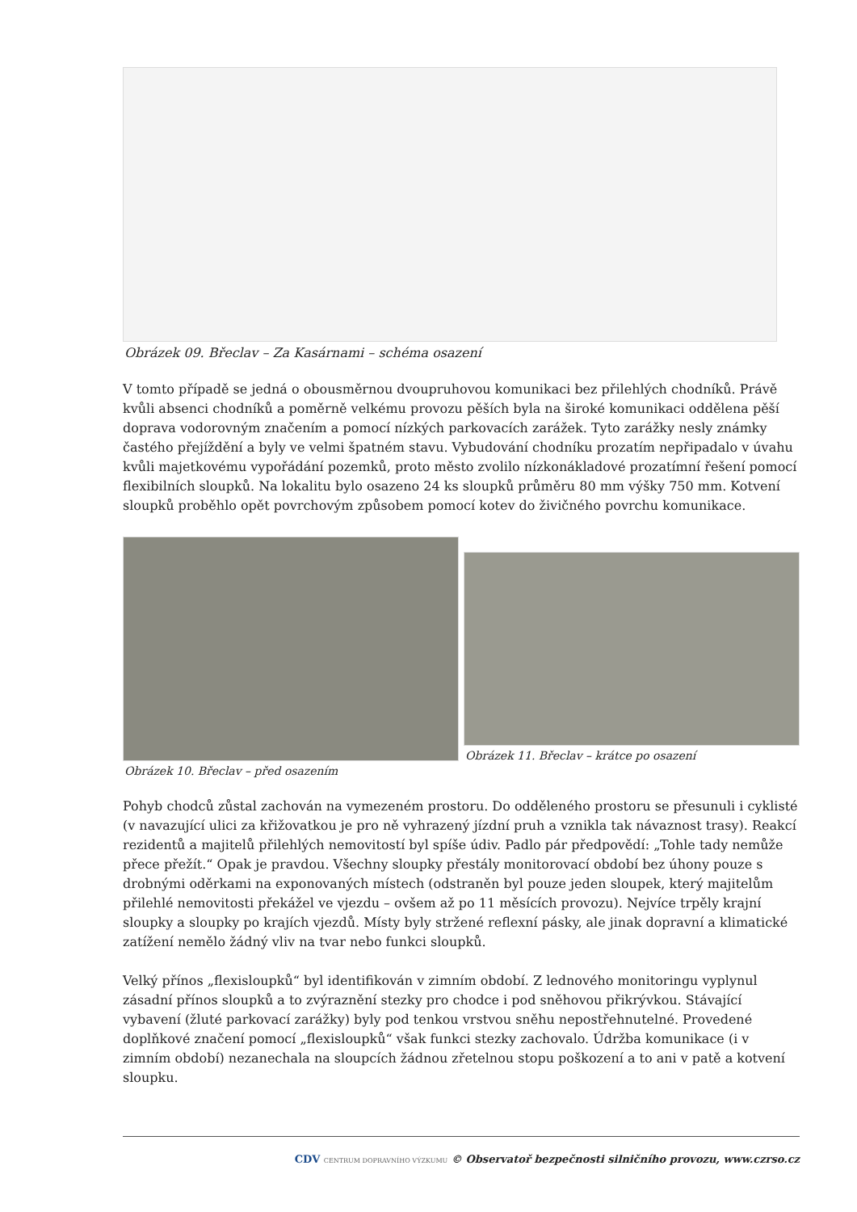Obrázek 09. Břeclav – Za Kasárnami – schéma osazení
V tomto případě se jedná o obousměrnou dvoupruhovou komunikaci bez přilehlých chodníků. Právě kvůli absenci chodníků a poměrně velkému provozu pěších byla na široké komunikaci oddělena pěší doprava vodorovným značením a pomocí nízkých parkovacích zarážek. Tyto zarážky nesly známky častého přejíždění a byly ve velmi špatném stavu. Vybudování chodníku prozatím nepřipadalo v úvahu kvůli majetkovému vypořádání pozemků, proto město zvolilo nízkonákladové prozatímní řešení pomocí flexibilních sloupků. Na lokalitu bylo osazeno 24 ks sloupků průměru 80 mm výšky 750 mm. Kotvení sloupků proběhlo opět povrchovým způsobem pomocí kotev do živičného povrchu komunikace.
Obrázek 10. Břeclav – před osazením
Obrázek 11. Břeclav – krátce po osazení
Pohyb chodců zůstal zachován na vymezeném prostoru. Do odděleného prostoru se přesunuli i cyklisté (v navazující ulici za křižovatkou je pro ně vyhrazený jízdní pruh a vznikla tak návaznost trasy). Reakcí rezidentů a majitelů přilehlých nemovitostí byl spíše údiv. Padlo pár předpovědí: „Tohle tady nemůže přece přežít.“ Opak je pravdou. Všechny sloupky přestály monitorovací období bez úhony pouze s drobnými oděrkami na exponovaných místech (odstraněn byl pouze jeden sloupek, který majitelům přilehlé nemovitosti překážel ve vjezdu – ovšem až po 11 měsících provozu). Nejvíce trpěly krajní sloupky a sloupky po krajích vjezdů. Místy byly stržené reflexní pásky, ale jinak dopravní a klimatické zatížení nemělo žádný vliv na tvar nebo funkci sloupků.
Velký přínos „flexisloupků“ byl identifikován v zimním období. Z lednového monitoringu vyplynul zásadní přínos sloupků a to zvýraznění stezky pro chodce i pod sněhovou přikrývkou. Stávající vybavení (žluté parkovací zarážky) byly pod tenkou vrstvou sněhu nepostřehnutelné. Provedené doplňkové značení pomocí „flexisloupků“ však funkci stezky zachovalo. Údržba komunikace (i v zimním období) nezanechala na sloupcích žádnou zřetelnou stopu poškození a to ani v patě a kotvení sloupku.
CDV CENTRUM DOPRAVNÍHO VÝZKUMU © Observatoř bezpečnosti silničního provozu, www.czrso.cz